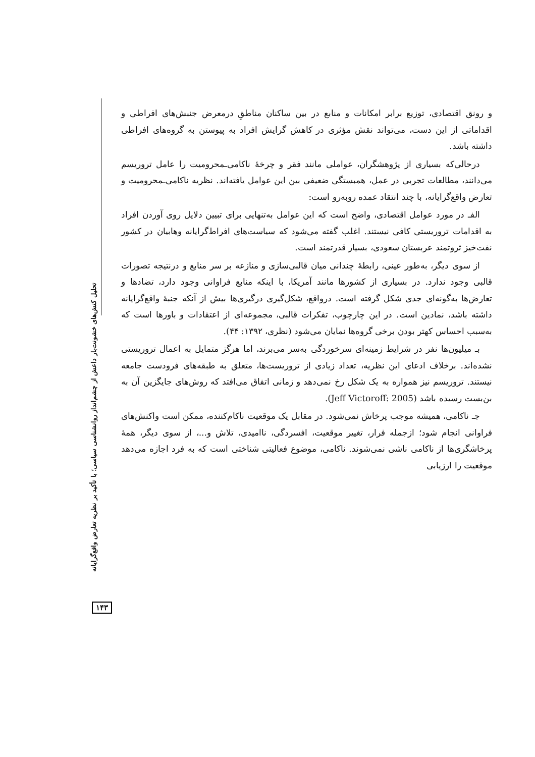تحلیل کنش‌های خشونت‌بار داعش از چشم‌انداز روانشناسی سیاسی؛ با تأکید بر نظریه تعارض واقع‌گرایانه
و رونق اقتصادی، توزیع برابر امکانات و منابع در بین ساکنان مناطقِ درمعرض جنبش‌های افراطی و اقداماتی از این دست، می‌تواند نقش مؤثری در کاهش گرایش افراد به پیوستن به گروه‌های افراطی داشته باشد.
درحالی‌که بسیاری از پژوهشگران، عواملی مانند فقر و چرخهٔ ناکامی‌ـمحرومیت را عامل تروریسم می‌دانند، مطالعات تجربی در عمل، همبستگی ضعیفی بین این عوامل یافته‌اند. نظریه ناکامی‌ـمحرومیت و تعارض واقع‌گرایانه، با چند انتقاد عمده روبه‌رو است:
الفـ در مورد عوامل اقتصادی، واضح است که این عوامل به‌تنهایی برای تبیین دلایل روی آوردن افراد به اقدامات تروریستی کافی نیستند. اغلب گفته می‌شود که سیاست‌های افراط‌گرایانه وهابیان در کشور نفت‌خیز ثروتمند عربستان سعودی، بسیار قدرتمند است.
از سوی دیگر، به‌طور عینی، رابطهٔ چندانی میان قالبی‌سازی و منازعه بر سر منابع و درنتیجه تصورات قالبی وجود ندارد. در بسیاری از کشورها مانند آمریکا، با اینکه منابع فراوانی وجود دارد، تضادها و تعارض‌ها به‌گونه‌ای جدی شکل گرفته است. درواقع، شکل‌گیری درگیری‌ها بیش از آنکه جنبهٔ واقع‌گرایانه داشته باشد، نمادین است. در این چارچوب، تفکرات قالبی، مجموعه‌ای از اعتقادات و باورها است که به‌سبب احساس کهتر بودن برخی گروه‌ها نمایان می‌شود (نظری، ۱۳۹۲: ۴۴).
بـ میلیون‌ها نفر در شرایط زمینه‌ای سرخوردگی به‌سر می‌برند، اما هرگز متمایل به اعمال تروریستی نشده‌اند. برخلاف ادعای این نظریه، تعداد زیادی از تروریست‌ها، متعلق به طبقه‌های فرودست جامعه نیستند. تروریسم نیز همواره به یک شکل رخ نمی‌دهد و زمانی اتفاق می‌افتد که روش‌های جایگزین آن به بن‌بست رسیده باشد (Jeff Victoroff: 2005).
جـ ناکامی، همیشه موجب پرخاش نمی‌شود. در مقابل یک موقعیت ناکام‌کننده، ممکن است واکنش‌های فراوانی انجام شود؛ ازجمله فرار، تغییر موقعیت، افسردگی، ناامیدی، تلاش و...، از سوی دیگر، همهٔ پرخاشگری‌ها از ناکامی ناشی نمی‌شوند. ناکامی، موضوع فعالیتی شناختی است که به فرد اجازه می‌دهد موقعیت را ارزیابی
۱۴۳